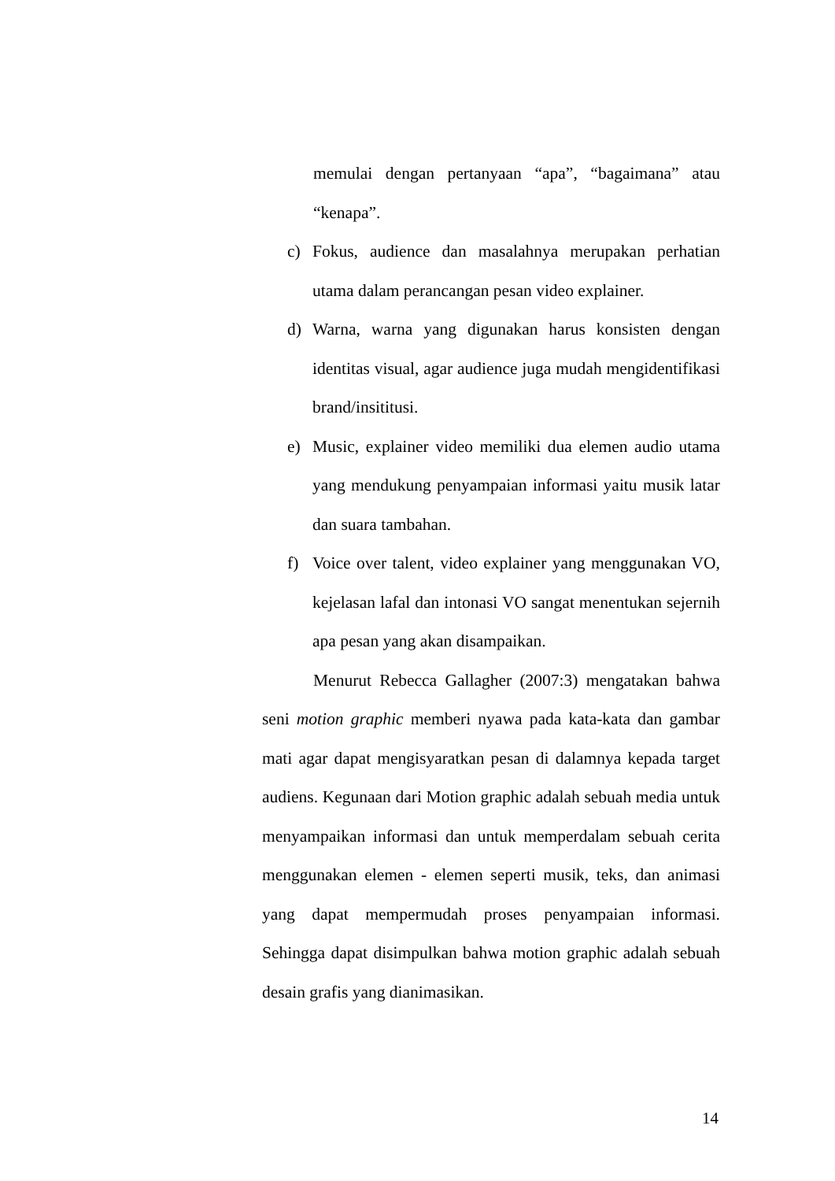memulai dengan pertanyaan “apa”, “bagaimana” atau “kenapa”.
c) Fokus, audience dan masalahnya merupakan perhatian utama dalam perancangan pesan video explainer.
d) Warna, warna yang digunakan harus konsisten dengan identitas visual, agar audience juga mudah mengidentifikasi brand/insititusi.
e) Music, explainer video memiliki dua elemen audio utama yang mendukung penyampaian informasi yaitu musik latar dan suara tambahan.
f) Voice over talent, video explainer yang menggunakan VO, kejelasan lafal dan intonasi VO sangat menentukan sejernih apa pesan yang akan disampaikan.
Menurut Rebecca Gallagher (2007:3) mengatakan bahwa seni motion graphic memberi nyawa pada kata-kata dan gambar mati agar dapat mengisyaratkan pesan di dalamnya kepada target audiens. Kegunaan dari Motion graphic adalah sebuah media untuk menyampaikan informasi dan untuk memperdalam sebuah cerita menggunakan elemen - elemen seperti musik, teks, dan animasi yang dapat mempermudah proses penyampaian informasi. Sehingga dapat disimpulkan bahwa motion graphic adalah sebuah desain grafis yang dianimasikan.
14